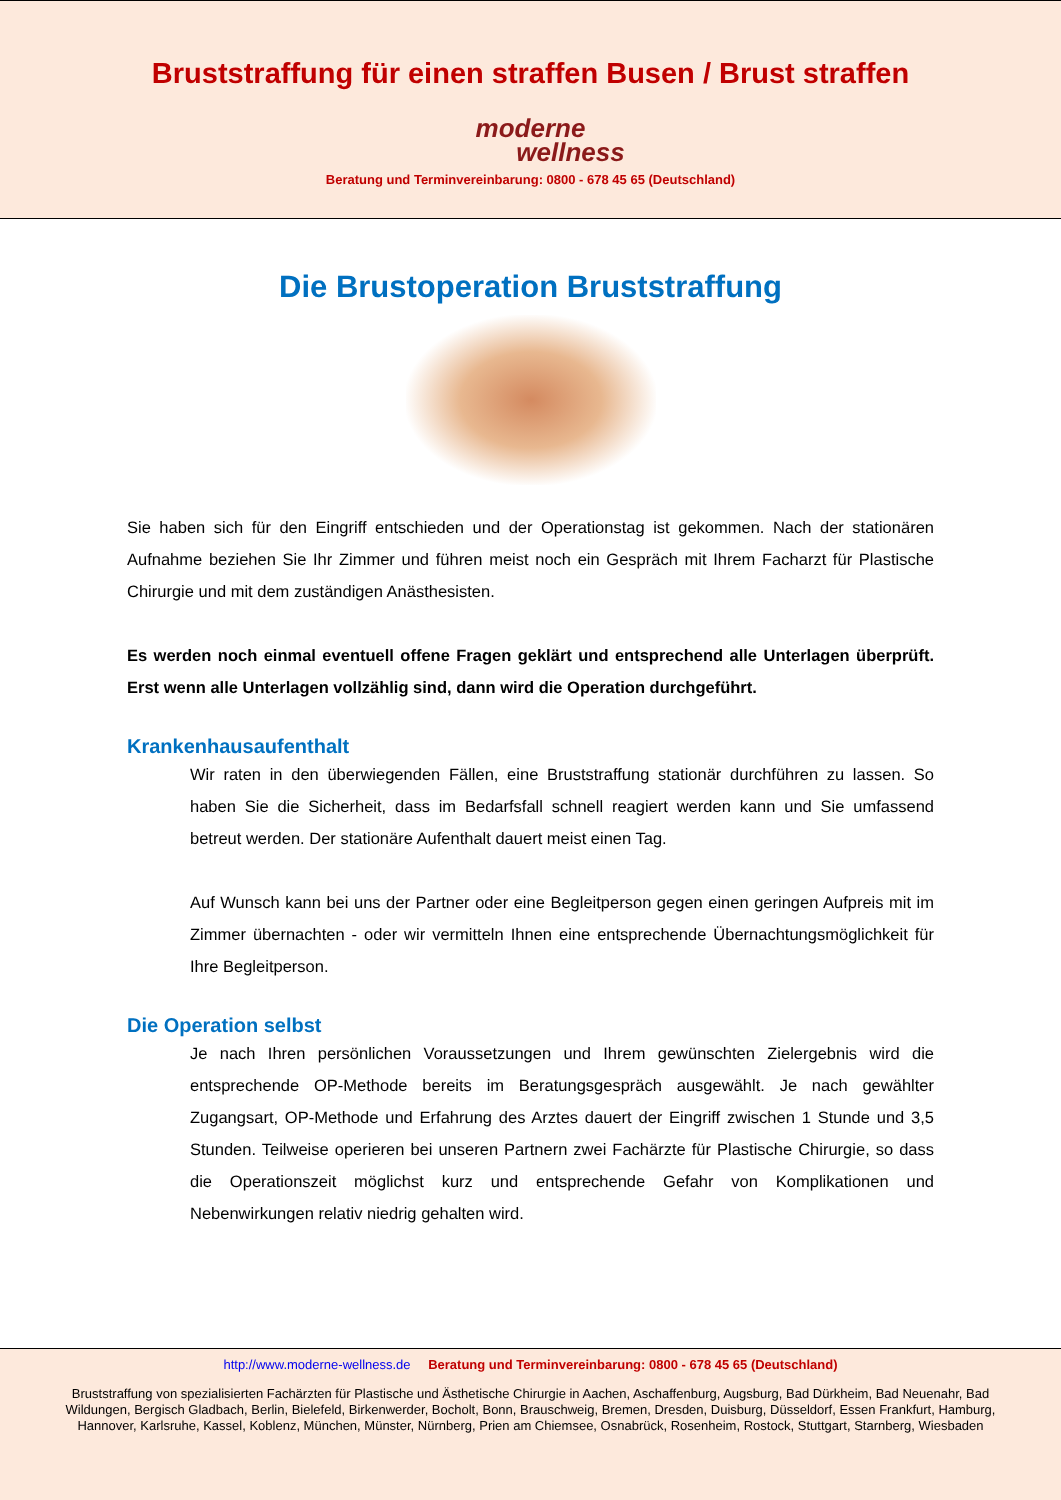Bruststraffung für einen straffen Busen / Brust straffen
moderne
wellness
Beratung und Terminvereinbarung: 0800 - 678 45 65 (Deutschland)
Die Brustoperation Bruststraffung
Sie haben sich für den Eingriff entschieden und der Operationstag ist gekommen. Nach der stationären Aufnahme beziehen Sie Ihr Zimmer und führen meist noch ein Gespräch mit Ihrem Facharzt für Plastische Chirurgie und mit dem zuständigen Anästhesisten.
Es werden noch einmal eventuell offene Fragen geklärt und entsprechend alle Unterlagen überprüft. Erst wenn alle Unterlagen vollzählig sind, dann wird die Operation durchgeführt.
Krankenhausaufenthalt
Wir raten in den überwiegenden Fällen, eine Bruststraffung stationär durchführen zu lassen. So haben Sie die Sicherheit, dass im Bedarfsfall schnell reagiert werden kann und Sie umfassend betreut werden. Der stationäre Aufenthalt dauert meist einen Tag.
Auf Wunsch kann bei uns der Partner oder eine Begleitperson gegen einen geringen Aufpreis mit im Zimmer übernachten - oder wir vermitteln Ihnen eine entsprechende Übernachtungsmöglichkeit für Ihre Begleitperson.
Die Operation selbst
Je nach Ihren persönlichen Voraussetzungen und Ihrem gewünschten Zielergebnis wird die entsprechende OP-Methode bereits im Beratungsgespräch ausgewählt. Je nach gewählter Zugangsart, OP-Methode und Erfahrung des Arztes dauert der Eingriff zwischen 1 Stunde und 3,5 Stunden. Teilweise operieren bei unseren Partnern zwei Fachärzte für Plastische Chirurgie, so dass die Operationszeit möglichst kurz und entsprechende Gefahr von Komplikationen und Nebenwirkungen relativ niedrig gehalten wird.
http://www.moderne-wellness.de Beratung und Terminvereinbarung: 0800 - 678 45 65 (Deutschland)
Bruststraffung von spezialisierten Fachärzten für Plastische und Ästhetische Chirurgie in Aachen, Aschaffenburg, Augsburg, Bad Dürkheim, Bad Neuenahr, Bad Wildungen, Bergisch Gladbach, Berlin, Bielefeld, Birkenwerder, Bocholt, Bonn, Brauschweig, Bremen, Dresden, Duisburg, Düsseldorf, Essen Frankfurt, Hamburg, Hannover, Karlsruhe, Kassel, Koblenz, München, Münster, Nürnberg, Prien am Chiemsee, Osnabrück, Rosenheim, Rostock, Stuttgart, Starnberg, Wiesbaden